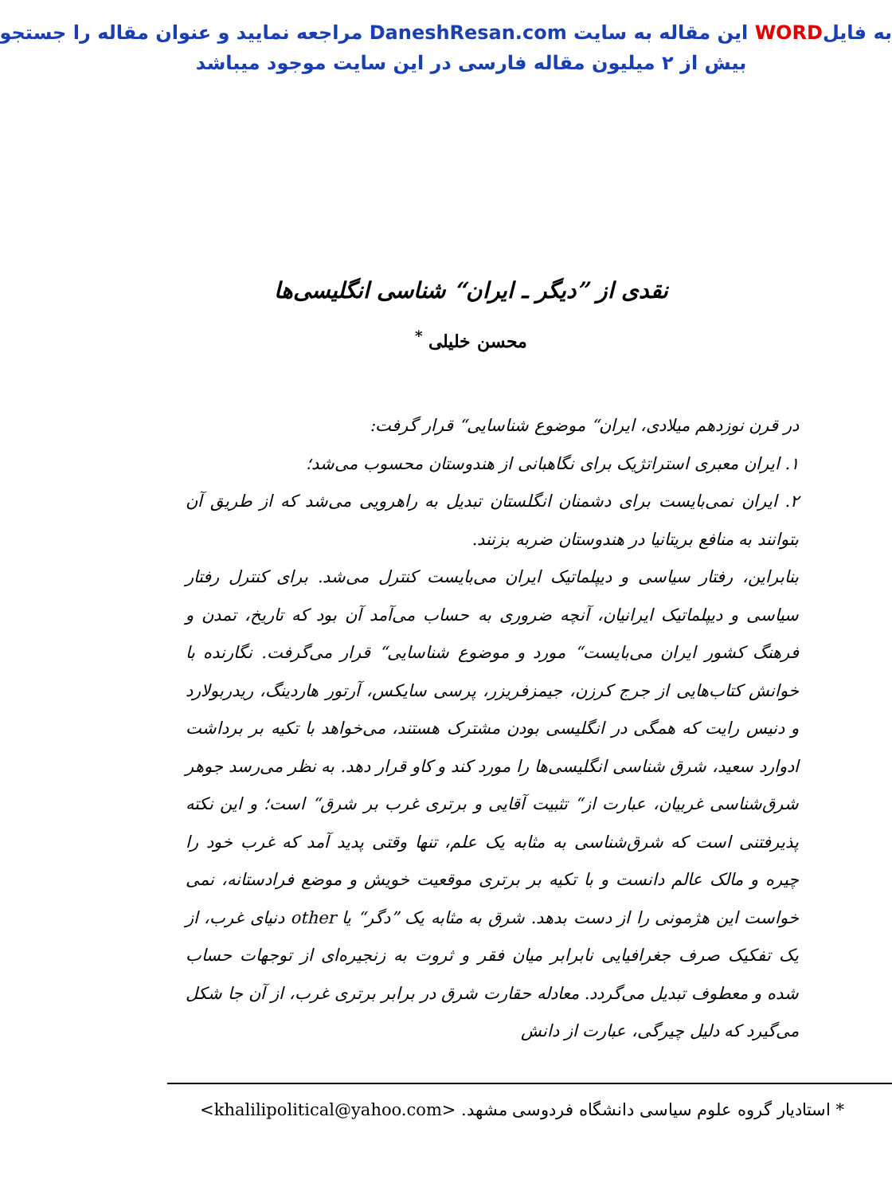به فایلWORD این مقاله به سایت DaneshResan.com مراجعه نمایید و عنوان مقاله را جستجو
بیش از ۲ میلیون مقاله فارسی در این سایت موجود میباشد
نقدی از ”دیگر ـ ایران“ شناسی انگلیسی‌ها
محسن خلیلی <sup>*</sup>
در قرن نوزدهم میلادی، ایران“ موضوع شناسایی“ قرار گرفت:
۱. ایران معبری استراتژیک برای نگاهبانی از هندوستان محسوب می‌شد؛
۲. ایران نمی‌بایست برای دشمنان انگلستان تبدیل به راهرویی می‌شد که از طریق آن بتوانند به منافع بریتانیا در هندوستان ضربه بزنند.
بنابراین، رفتار سیاسی و دیپلماتیک ایران می‌بایست کنترل می‌شد. برای کنترل رفتار سیاسی و دیپلماتیک ایرانیان، آنچه ضروری به حساب می‌آمد آن بود که تاریخ، تمدن و فرهنگ کشور ایران می‌بایست“ مورد و موضوع شناسایی“ قرار می‌گرفت. نگارنده با خوانش کتاب‌هایی از جرج کرزن، جیمزفریزر، پرسی سایکس، آرتور هاردینگ، ریدربولارد و دنیس رایت که همگی در انگلیسی بودن مشترک هستند، می‌خواهد با تکیه بر برداشت ادوارد سعید، شرق شناسی انگلیسی‌ها را مورد کند و کاو قرار دهد. به نظر می‌رسد جوهر شرق‌شناسی غربیان، عبارت از“ تثبیت آقایی و برتری غرب بر شرق“ است؛ و این نکته پذیرفتنی است که شرق‌شناسی به مثابه یک علم، تنها وقتی پدید آمد که غرب خود را چیره و مالک عالم دانست و با تکیه بر برتری موقعیت خویش و موضع فرادستانه، نمی خواست این هژمونی را از دست بدهد. شرق به مثابه یک ”دگر“ یا other دنیای غرب، از یک تفکیک صرف جغرافیایی نابرابر میان فقر و ثروت به زنجیره‌ای از توجهات حساب شده و معطوف تبدیل می‌گردد. معادله حقارت شرق در برابر برتری غرب، از آن جا شکل می‌گیرد که دلیل چیرگی، عبارت از دانش
* استادیار گروه علوم سیاسی دانشگاه فردوسی مشهد. <khalilipolitical@yahoo.com>